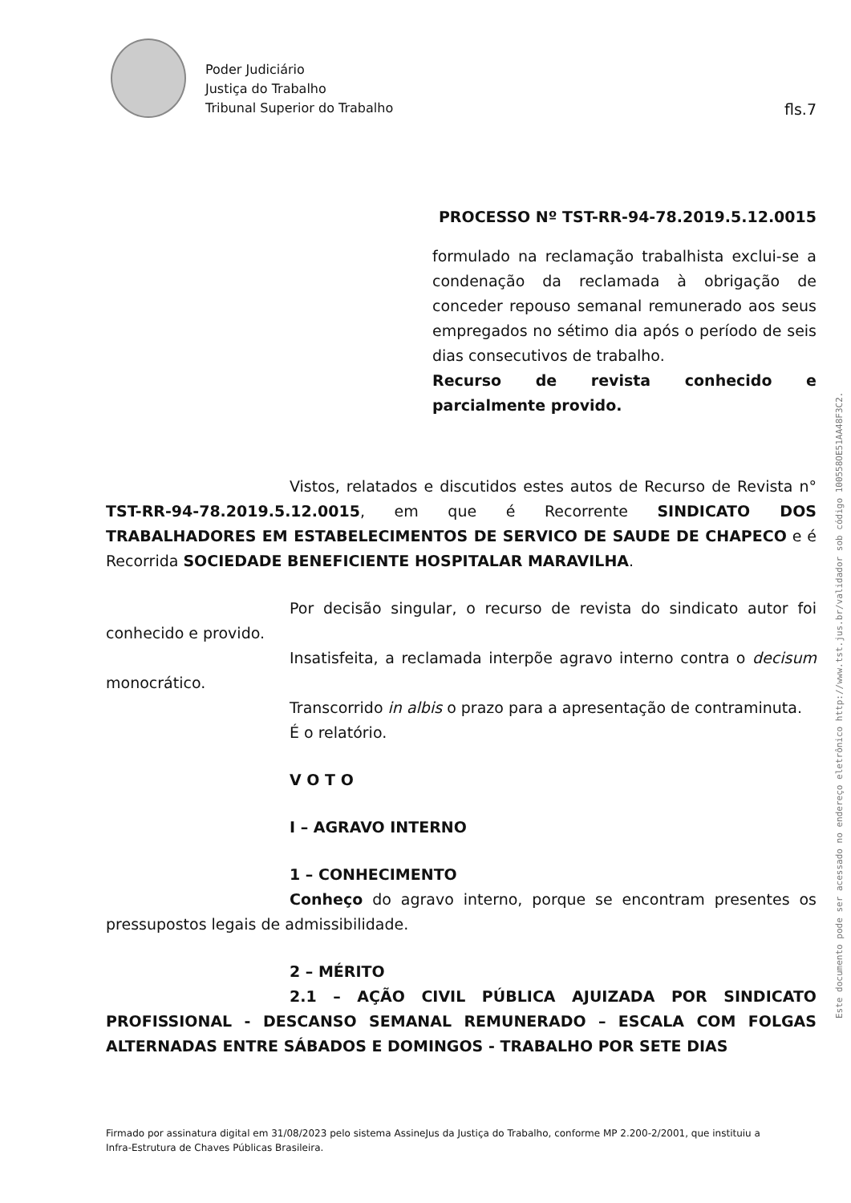Poder Judiciário
Justiça do Trabalho
Tribunal Superior do Trabalho
fls.7
Este documento pode ser acessado no endereço eletrônico http://www.tst.jus.br/validador sob código 100558OE51AA48F3C2.
PROCESSO Nº TST-RR-94-78.2019.5.12.0015
formulado na reclamação trabalhista exclui-se a condenação da reclamada à obrigação de conceder repouso semanal remunerado aos seus empregados no sétimo dia após o período de seis dias consecutivos de trabalho.
Recurso de revista conhecido e parcialmente provido.
Vistos, relatados e discutidos estes autos de Recurso de Revista n° TST-RR-94-78.2019.5.12.0015, em que é Recorrente SINDICATO DOS TRABALHADORES EM ESTABELECIMENTOS DE SERVICO DE SAUDE DE CHAPECO e é Recorrida SOCIEDADE BENEFICIENTE HOSPITALAR MARAVILHA.
Por decisão singular, o recurso de revista do sindicato autor foi conhecido e provido.
Insatisfeita, a reclamada interpõe agravo interno contra o decisum monocrático.
Transcorrido in albis o prazo para a apresentação de contraminuta.
É o relatório.
V O T O
I – AGRAVO INTERNO
1 – CONHECIMENTO
Conheço do agravo interno, porque se encontram presentes os pressupostos legais de admissibilidade.
2 – MÉRITO
2.1 – AÇÃO CIVIL PÚBLICA AJUIZADA POR SINDICATO PROFISSIONAL - DESCANSO SEMANAL REMUNERADO – ESCALA COM FOLGAS ALTERNADAS ENTRE SÁBADOS E DOMINGOS - TRABALHO POR SETE DIAS
Firmado por assinatura digital em 31/08/2023 pelo sistema AssineJus da Justiça do Trabalho, conforme MP 2.200-2/2001, que instituiu a Infra-Estrutura de Chaves Públicas Brasileira.